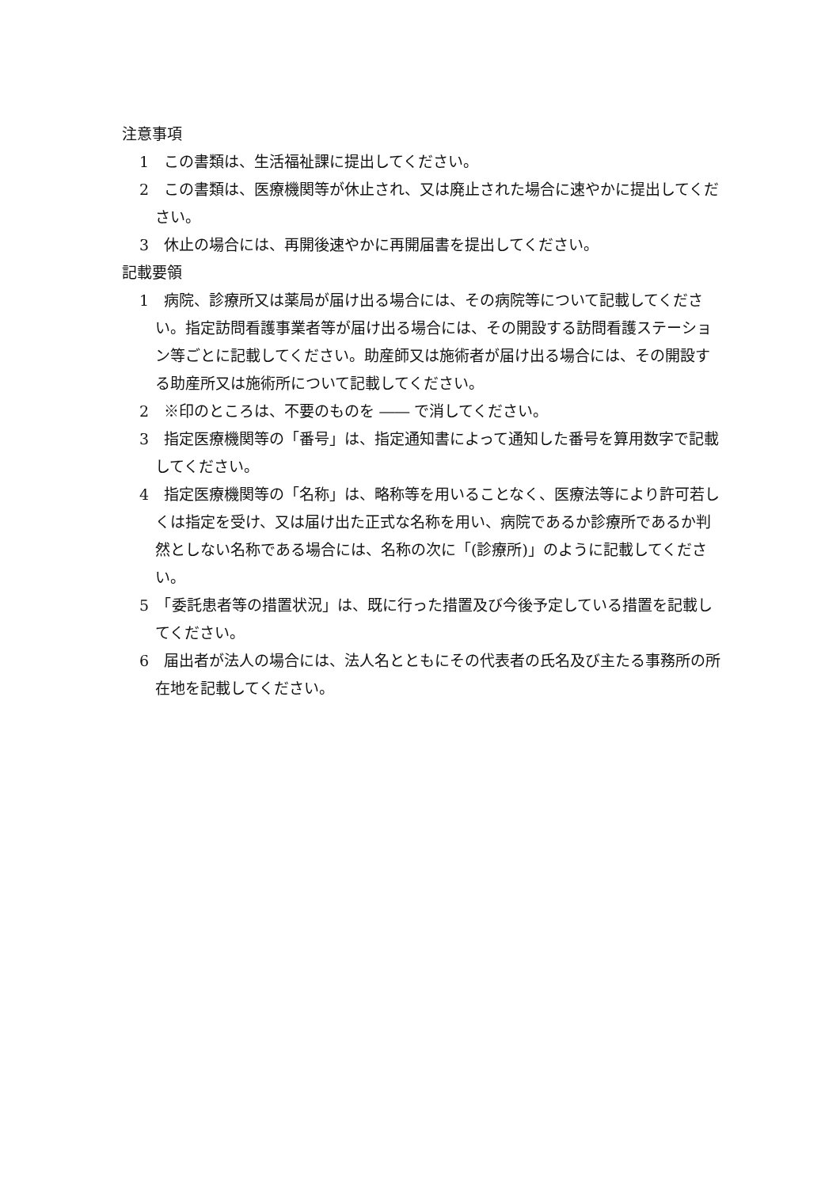注意事項
1　この書類は、生活福祉課に提出してください。
2　この書類は、医療機関等が休止され、又は廃止された場合に速やかに提出してください。
3　休止の場合には、再開後速やかに再開届書を提出してください。
記載要領
1　病院、診療所又は薬局が届け出る場合には、その病院等について記載してください。指定訪問看護事業者等が届け出る場合には、その開設する訪問看護ステーション等ごとに記載してください。助産師又は施術者が届け出る場合には、その開設する助産所又は施術所について記載してください。
2　※印のところは、不要のものを ―― で消してください。
3　指定医療機関等の「番号」は、指定通知書によって通知した番号を算用数字で記載してください。
4　指定医療機関等の「名称」は、略称等を用いることなく、医療法等により許可若しくは指定を受け、又は届け出た正式な名称を用い、病院であるか診療所であるか判然としない名称である場合には、名称の次に「(診療所)」のように記載してください。
5　「委託患者等の措置状況」は、既に行った措置及び今後予定している措置を記載してください。
6　届出者が法人の場合には、法人名とともにその代表者の氏名及び主たる事務所の所在地を記載してください。